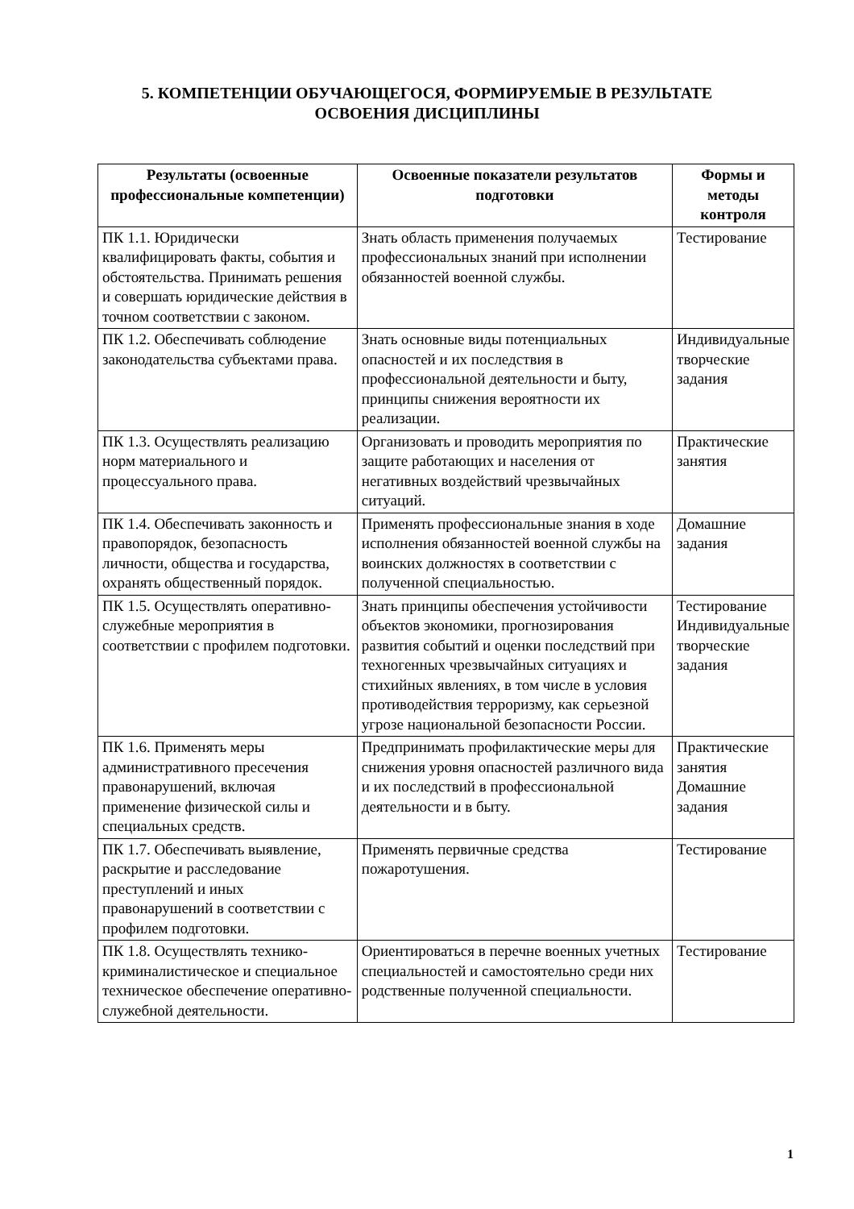5. КОМПЕТЕНЦИИ ОБУЧАЮЩЕГОСЯ, ФОРМИРУЕМЫЕ В РЕЗУЛЬТАТЕ
ОСВОЕНИЯ ДИСЦИПЛИНЫ
| Результаты (освоенные профессиональные компетенции) | Освоенные показатели результатов подготовки | Формы и методы контроля |
| --- | --- | --- |
| ПК 1.1. Юридически квалифицировать факты, события и обстоятельства. Принимать решения и совершать юридические действия в точном соответствии с законом. | Знать область применения получаемых профессиональных знаний при исполнении обязанностей военной службы. | Тестирование |
| ПК 1.2. Обеспечивать соблюдение законодательства субъектами права. | Знать основные виды потенциальных опасностей и их последствия в профессиональной деятельности и быту, принципы снижения вероятности их реализации. | Индивидуальные творческие задания |
| ПК 1.3. Осуществлять реализацию норм материального и процессуального права. | Организовать и проводить мероприятия по защите работающих и населения от негативных воздействий чрезвычайных ситуаций. | Практические занятия |
| ПК 1.4. Обеспечивать законность и правопорядок, безопасность личности, общества и государства, охранять общественный порядок. | Применять профессиональные знания в ходе исполнения обязанностей военной службы на воинских должностях в соответствии с полученной специальностью. | Домашние задания |
| ПК 1.5. Осуществлять оперативно-служебные мероприятия в соответствии с профилем подготовки. | Знать принципы обеспечения устойчивости объектов экономики, прогнозирования развития событий и оценки последствий при техногенных чрезвычайных ситуациях и стихийных явлениях, в том числе в условия противодействия терроризму, как серьезной угрозе национальной безопасности России. | Тестирование Индивидуальные творческие задания |
| ПК 1.6. Применять меры административного пресечения правонарушений, включая применение физической силы и специальных средств. | Предпринимать профилактические меры для снижения уровня опасностей различного вида и их последствий в профессиональной деятельности и в быту. | Практические занятия Домашние задания |
| ПК 1.7. Обеспечивать выявление, раскрытие и расследование преступлений и иных правонарушений в соответствии с профилем подготовки. | Применять первичные средства пожаротушения. | Тестирование |
| ПК 1.8. Осуществлять технико-криминалистическое и специальное техническое обеспечение оперативно-служебной деятельности. | Ориентироваться в перечне военных учетных специальностей и самостоятельно среди них родственные полученной специальности. | Тестирование |
1